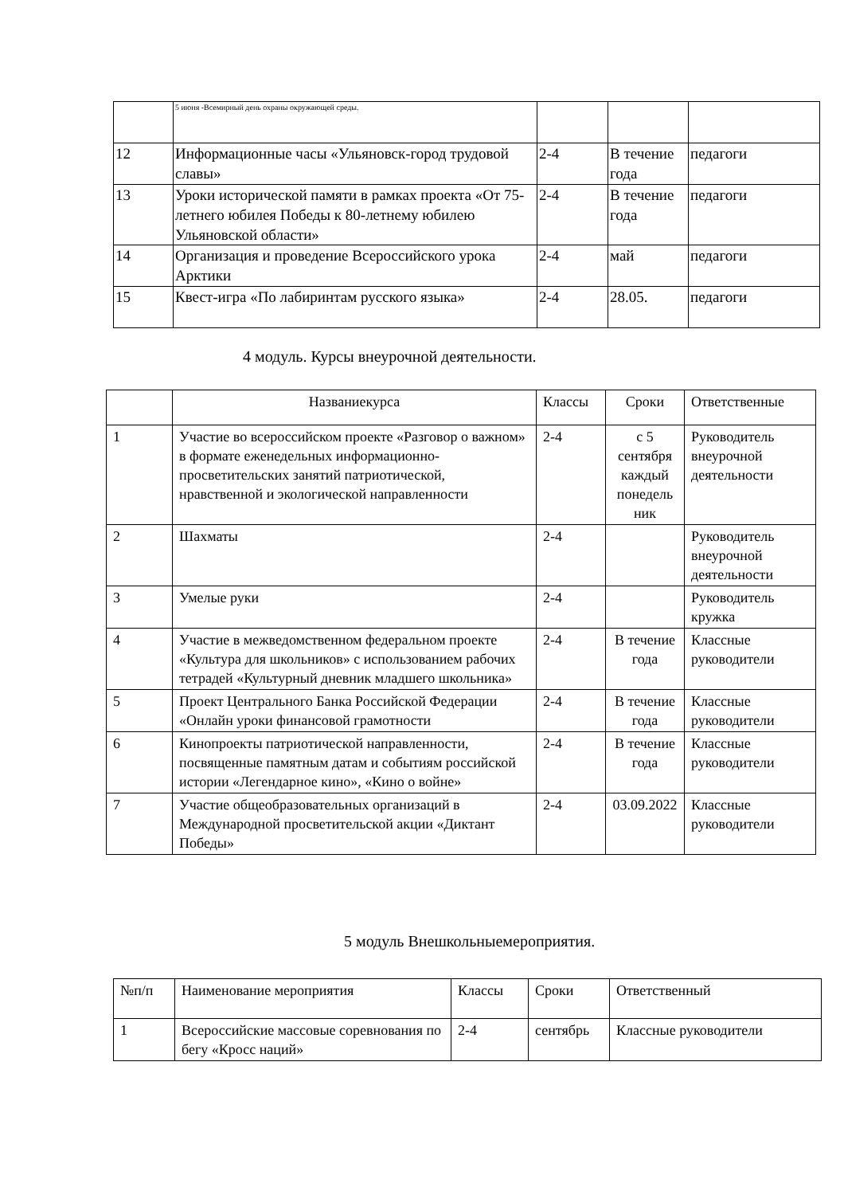| | 5 июня -Всемирный день охраны окружающей среды. | | | |
| 12 | Информационные часы «Ульяновск-город трудовой славы» | 2-4 | В течение года | педагоги |
| 13 | Уроки исторической памяти в рамках проекта «От 75-летнего юбилея Победы к 80-летнему юбилею Ульяновской области» | 2-4 | В течение года | педагоги |
| 14 | Организация и проведение Всероссийского урока Арктики | 2-4 | май | педагоги |
| 15 | Квест-игра «По лабиринтам русского языка» | 2-4 | 28.05. | педагоги |
4 модуль. Курсы внеурочной деятельности.
| | Названиекурса | Классы | Сроки | Ответственные |
| --- | --- | --- | --- | --- |
| 1 | Участие во всероссийском проекте «Разговор о важном» в формате еженедельных информационно-просветительских занятий патриотической, нравственной и экологической направленности | 2-4 | с 5 сентября каждый понедель ник | Руководитель внеурочной деятельности |
| 2 | Шахматы | 2-4 | | Руководитель внеурочной деятельности |
| 3 | Умелые руки | 2-4 | | Руководитель кружка |
| 4 | Участие в межведомственном федеральном проекте «Культура для школьников» с использованием рабочих тетрадей «Культурный дневник младшего школьника» | 2-4 | В течение года | Классные руководители |
| 5 | Проект Центрального Банка Российской Федерации «Онлайн уроки финансовой грамотности | 2-4 | В течение года | Классные руководители |
| 6 | Кинопроекты патриотической направленности, посвященные памятным датам и событиям российской истории «Легендарное кино», «Кино о войне» | 2-4 | В течение года | Классные руководители |
| 7 | Участие общеобразовательных организаций в Международной просветительской акции «Диктант Победы» | 2-4 | 03.09.2022 | Классные руководители |
5 модуль Внешкольныемероприятия.
| №п/п | Наименование мероприятия | Классы | Сроки | Ответственный |
| --- | --- | --- | --- | --- |
| 1 | Всероссийские массовые соревнования по бегу «Кросс наций» | 2-4 | сентябрь | Классные руководители |